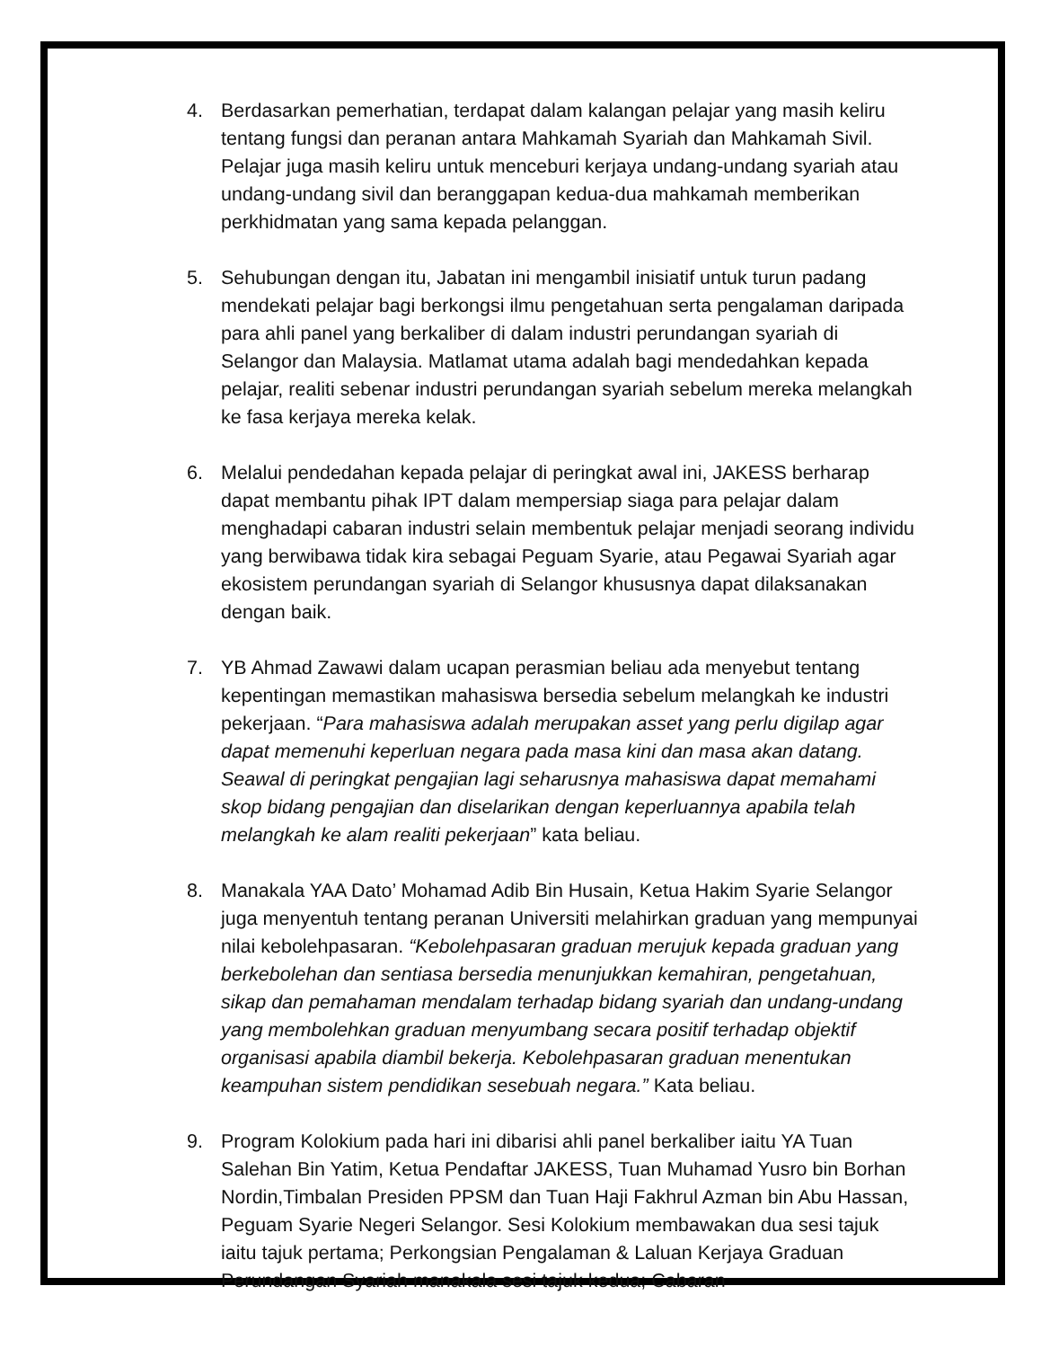4. Berdasarkan pemerhatian, terdapat dalam kalangan pelajar yang masih keliru tentang fungsi dan peranan antara Mahkamah Syariah dan Mahkamah Sivil. Pelajar juga masih keliru untuk menceburi kerjaya undang-undang syariah atau undang-undang sivil dan beranggapan kedua-dua mahkamah memberikan perkhidmatan yang sama kepada pelanggan.
5. Sehubungan dengan itu, Jabatan ini mengambil inisiatif untuk turun padang mendekati pelajar bagi berkongsi ilmu pengetahuan serta pengalaman daripada para ahli panel yang berkaliber di dalam industri perundangan syariah di Selangor dan Malaysia. Matlamat utama adalah bagi mendedahkan kepada pelajar, realiti sebenar industri perundangan syariah sebelum mereka melangkah ke fasa kerjaya mereka kelak.
6. Melalui pendedahan kepada pelajar di peringkat awal ini, JAKESS berharap dapat membantu pihak IPT dalam mempersiap siaga para pelajar dalam menghadapi cabaran industri selain membentuk pelajar menjadi seorang individu yang berwibawa tidak kira sebagai Peguam Syarie, atau Pegawai Syariah agar ekosistem perundangan syariah di Selangor khususnya dapat dilaksanakan dengan baik.
7. YB Ahmad Zawawi dalam ucapan perasmian beliau ada menyebut tentang kepentingan memastikan mahasiswa bersedia sebelum melangkah ke industri pekerjaan. “Para mahasiswa adalah merupakan asset yang perlu digilap agar dapat memenuhi keperluan negara pada masa kini dan masa akan datang. Seawal di peringkat pengajian lagi seharusnya mahasiswa dapat memahami skop bidang pengajian dan diselarikan dengan keperluannya apabila telah melangkah ke alam realiti pekerjaan” kata beliau.
8. Manakala YAA Dato’ Mohamad Adib Bin Husain, Ketua Hakim Syarie Selangor juga menyentuh tentang peranan Universiti melahirkan graduan yang mempunyai nilai kebolehpasaran. “Kebolehpasaran graduan merujuk kepada graduan yang berkebolehan dan sentiasa bersedia menunjukkan kemahiran, pengetahuan, sikap dan pemahaman mendalam terhadap bidang syariah dan undang-undang yang membolehkan graduan menyumbang secara positif terhadap objektif organisasi apabila diambil bekerja. Kebolehpasaran graduan menentukan keampuhan sistem pendidikan sesebuah negara.” Kata beliau.
9. Program Kolokium pada hari ini dibarisi ahli panel berkaliber iaitu YA Tuan Salehan Bin Yatim, Ketua Pendaftar JAKESS, Tuan Muhamad Yusro bin Borhan Nordin,Timbalan Presiden PPSM dan Tuan Haji Fakhrul Azman bin Abu Hassan, Peguam Syarie Negeri Selangor. Sesi Kolokium membawakan dua sesi tajuk iaitu tajuk pertama; Perkongsian Pengalaman & Laluan Kerjaya Graduan Perundangan Syariah manakala sesi tajuk kedua; Cabaran